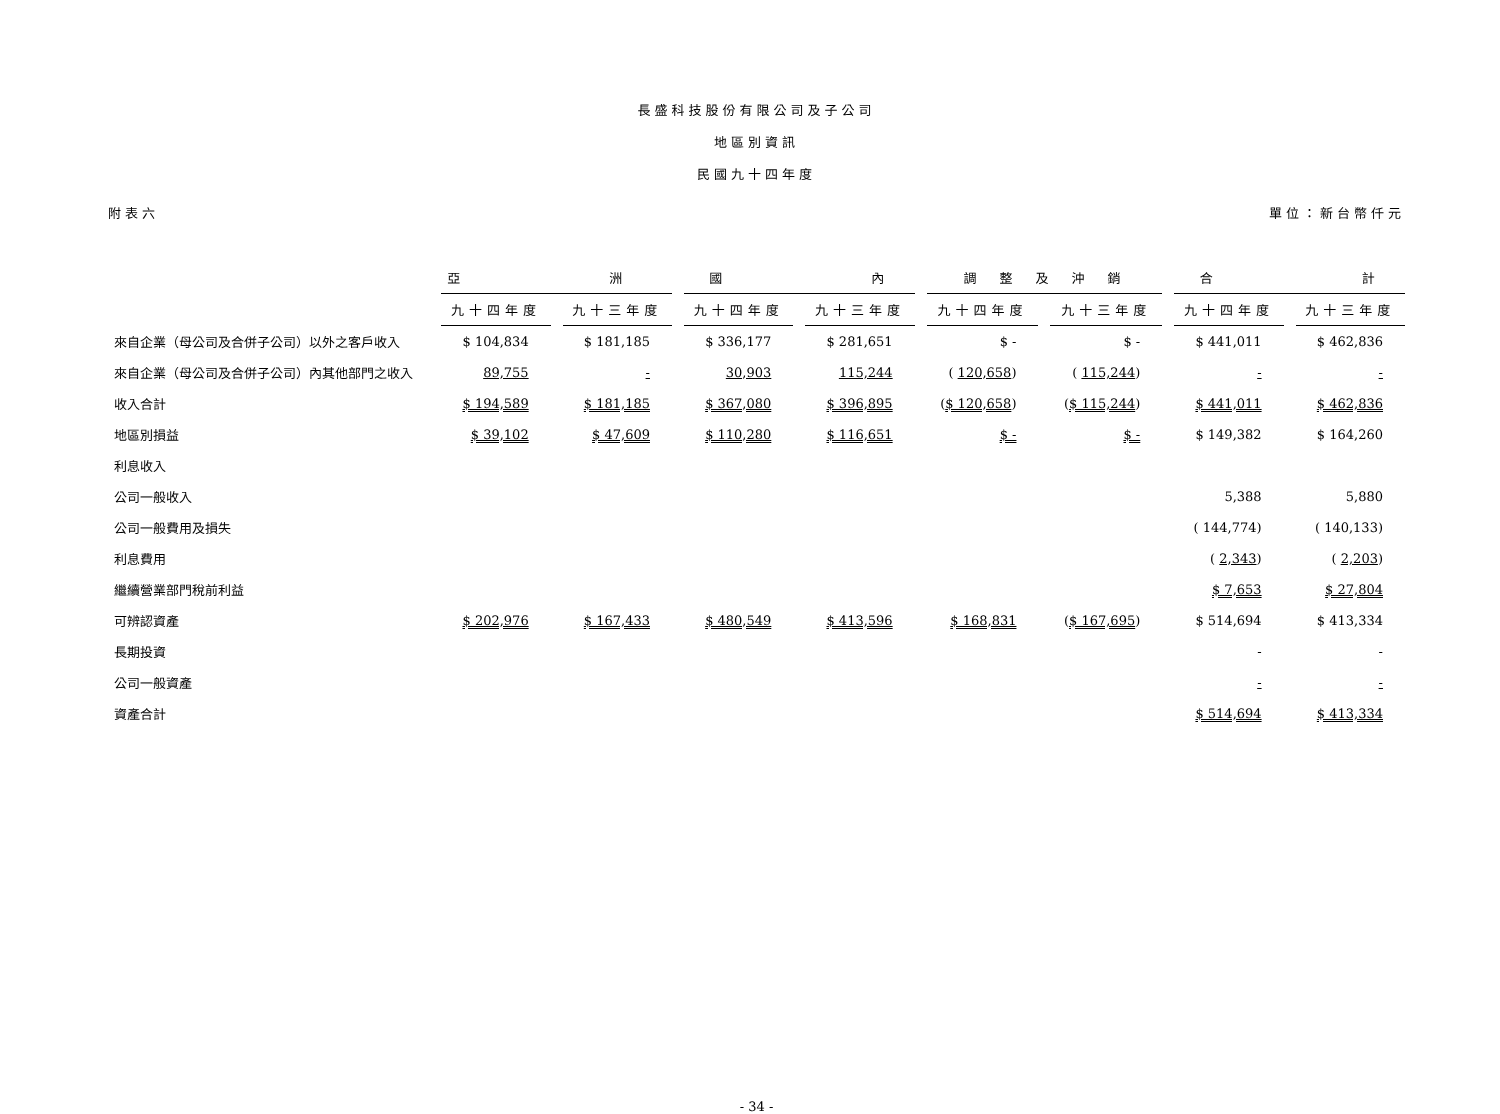長盛科技股份有限公司及子公司
地區別資訊
民國九十四年度
附表六 單位：新台幣仟元
| | 亞 洲 | | | | 國 內 | | | | 調 整 及 沖 銷 | | | | 合 計 | | |
| --- | --- | --- | --- | --- | --- | --- | --- | --- | --- | --- | --- | --- | --- | --- | --- |
| | 九十四年度 | | 九十三年度 | | 九十四年度 | | 九十三年度 | | 九十四年度 | | 九十三年度 | | 九十四年度 | | 九十三年度 |
| 來自企業（母公司及合併子公司）以外之客戶收入 | $ 104,834 | | $ 181,185 | | $ 336,177 | | $ 281,651 | | $ - | | $ - | | $ 441,011 | | $ 462,836 |
| 來自企業（母公司及合併子公司）內其他部門之收入 | 89,755 | | - | | 30,903 | | 115,244 | | ( 120,658 ) | | ( 115,244 ) | | - | | - |
| 收入合計 | $ 194,589 | | $ 181,185 | | $ 367,080 | | $ 396,895 | | ( $ 120,658 ) | | ( $ 115,244 ) | | $ 441,011 | | $ 462,836 |
| 地區別損益 | $ 39,102 | | $ 47,609 | | $ 110,280 | | $ 116,651 | | $ - | | $ - | | $ 149,382 | | $ 164,260 |
| 利息收入 | | | | | | | | | | | | | | | |
| 公司一般收入 | | | | | | | | | | | | | 5,388 | | 5,880 |
| 公司一般費用及損失 | | | | | | | | | | | | | ( 144,774) | | ( 140,133) |
| 利息費用 | | | | | | | | | | | | | ( 2,343 ) | | ( 2,203 ) |
| 繼續營業部門稅前利益 | | | | | | | | | | | | | $ 7,653 | | $ 27,804 |
| 可辨認資產 | $ 202,976 | | $ 167,433 | | $ 480,549 | | $ 413,596 | | $ 168,831 | | ( $ 167,695 ) | | $ 514,694 | | $ 413,334 |
| 長期投資 | | | | | | | | | | | | | - | | - |
| 公司一般資產 | | | | | | | | | | | | | - | | - |
| 資產合計 | | | | | | | | | | | | | $ 514,694 | | $ 413,334 |
- 34 -